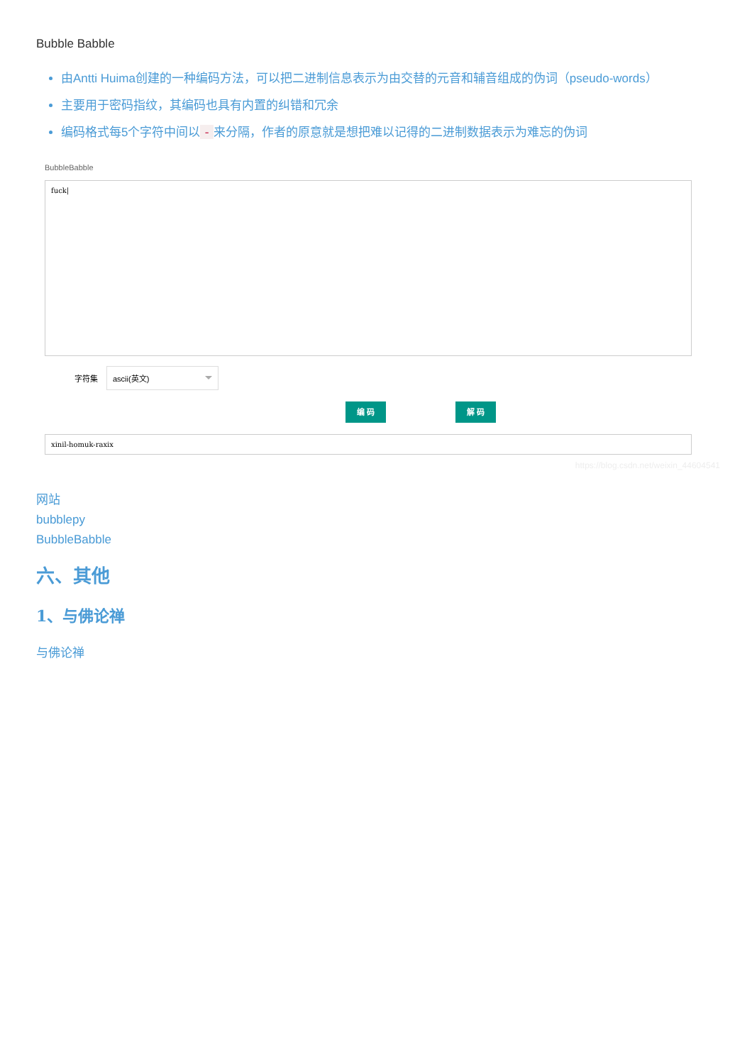Bubble Babble
由Antti Huima创建的一种编码方法，可以把二进制信息表示为由交替的元音和辅音组成的伪词（pseudo-words）
主要用于密码指纹，其编码也具有内置的纠错和冗余
编码格式每5个字符中间以 - 来分隔，作者的原意就是想把难以记得的二进制数据表示为难忘的伪词
BubbleBabble
fuck|
字符集
ascii(英文)
编 码 解 码
xinil-homuk-raxix
https://blog.csdn.net/weixin_44604541
网站
bubblepy
BubbleBabble
六、其他
1、与佛论禅
与佛论禅